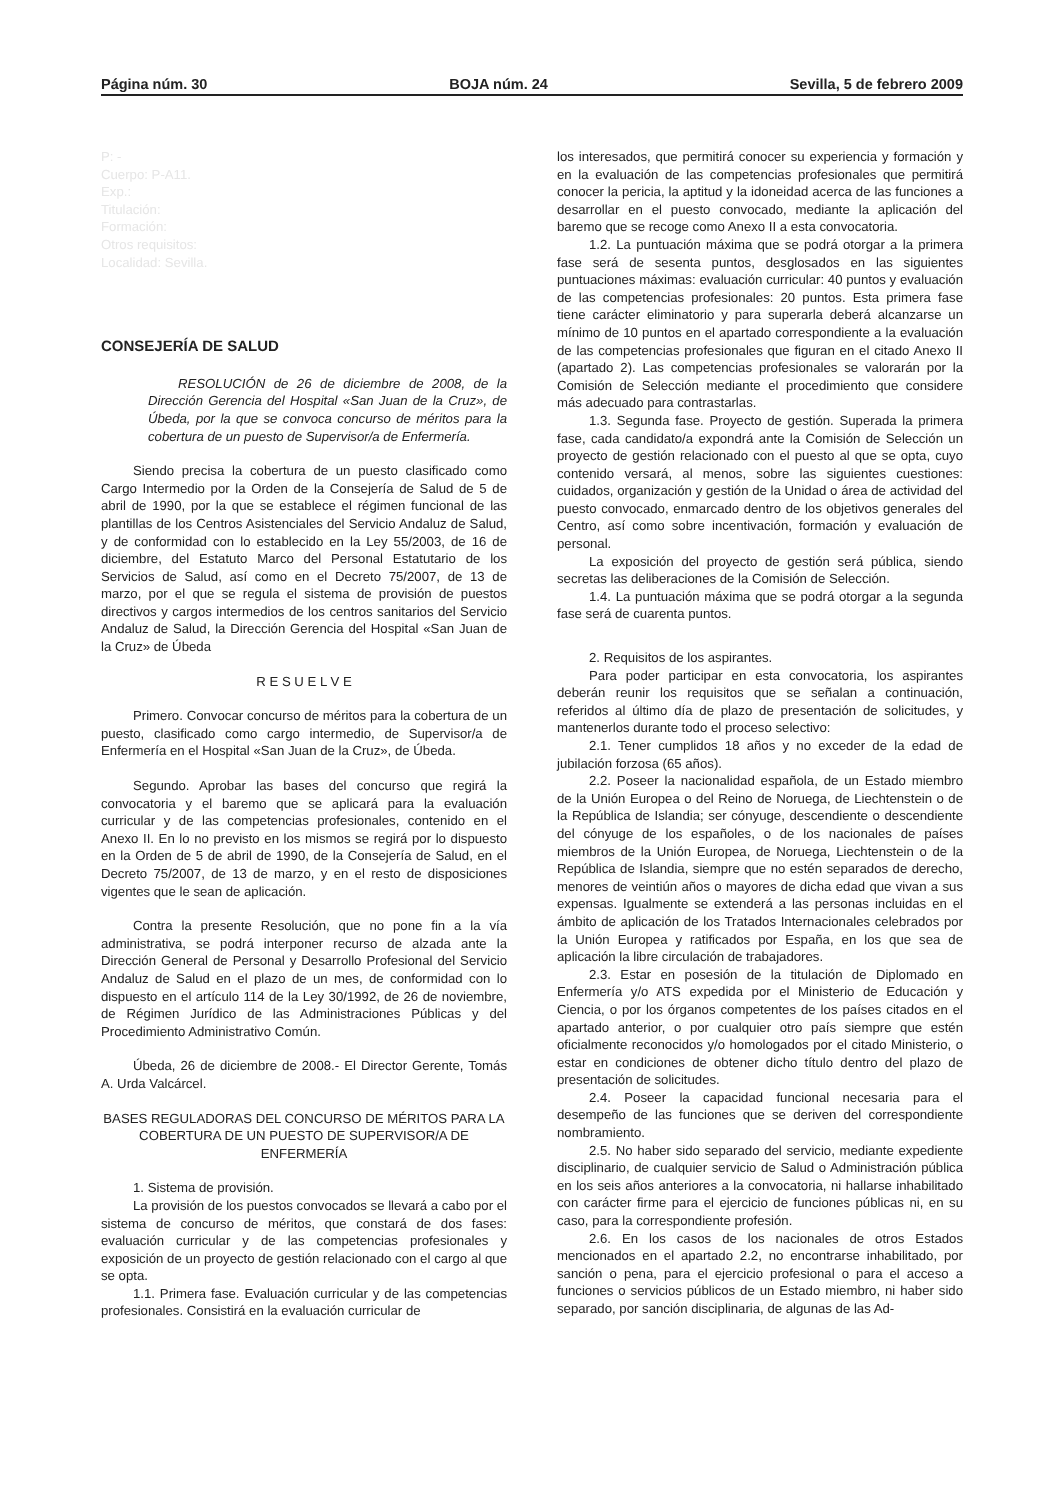Página núm. 30 BOJA núm. 24 Sevilla, 5 de febrero 2009
P: -
Cuerpo: P-A11.
Exp.:
Titulación:
Formación:
Otros requisitos:
Localidad: Sevilla.
CONSEJERÍA DE SALUD
RESOLUCIÓN de 26 de diciembre de 2008, de la Dirección Gerencia del Hospital «San Juan de la Cruz», de Úbeda, por la que se convoca concurso de méritos para la cobertura de un puesto de Supervisor/a de Enfermería.
Siendo precisa la cobertura de un puesto clasificado como Cargo Intermedio por la Orden de la Consejería de Salud de 5 de abril de 1990, por la que se establece el régimen funcional de las plantillas de los Centros Asistenciales del Servicio Andaluz de Salud, y de conformidad con lo establecido en la Ley 55/2003, de 16 de diciembre, del Estatuto Marco del Personal Estatutario de los Servicios de Salud, así como en el Decreto 75/2007, de 13 de marzo, por el que se regula el sistema de provisión de puestos directivos y cargos intermedios de los centros sanitarios del Servicio Andaluz de Salud, la Dirección Gerencia del Hospital «San Juan de la Cruz» de Úbeda
R E S U E L V E
Primero. Convocar concurso de méritos para la cobertura de un puesto, clasificado como cargo intermedio, de Supervisor/a de Enfermería en el Hospital «San Juan de la Cruz», de Úbeda.
Segundo. Aprobar las bases del concurso que regirá la convocatoria y el baremo que se aplicará para la evaluación curricular y de las competencias profesionales, contenido en el Anexo II. En lo no previsto en los mismos se regirá por lo dispuesto en la Orden de 5 de abril de 1990, de la Consejería de Salud, en el Decreto 75/2007, de 13 de marzo, y en el resto de disposiciones vigentes que le sean de aplicación.
Contra la presente Resolución, que no pone fin a la vía administrativa, se podrá interponer recurso de alzada ante la Dirección General de Personal y Desarrollo Profesional del Servicio Andaluz de Salud en el plazo de un mes, de conformidad con lo dispuesto en el artículo 114 de la Ley 30/1992, de 26 de noviembre, de Régimen Jurídico de las Administraciones Públicas y del Procedimiento Administrativo Común.
Úbeda, 26 de diciembre de 2008.- El Director Gerente, Tomás A. Urda Valcárcel.
BASES REGULADORAS DEL CONCURSO DE MÉRITOS PARA LA COBERTURA DE UN PUESTO DE SUPERVISOR/A DE ENFERMERÍA
1. Sistema de provisión.
La provisión de los puestos convocados se llevará a cabo por el sistema de concurso de méritos, que constará de dos fases: evaluación curricular y de las competencias profesionales y exposición de un proyecto de gestión relacionado con el cargo al que se opta.
1.1. Primera fase. Evaluación curricular y de las competencias profesionales. Consistirá en la evaluación curricular de
los interesados, que permitirá conocer su experiencia y formación y en la evaluación de las competencias profesionales que permitirá conocer la pericia, la aptitud y la idoneidad acerca de las funciones a desarrollar en el puesto convocado, mediante la aplicación del baremo que se recoge como Anexo II a esta convocatoria.
1.2. La puntuación máxima que se podrá otorgar a la primera fase será de sesenta puntos, desglosados en las siguientes puntuaciones máximas: evaluación curricular: 40 puntos y evaluación de las competencias profesionales: 20 puntos. Esta primera fase tiene carácter eliminatorio y para superarla deberá alcanzarse un mínimo de 10 puntos en el apartado correspondiente a la evaluación de las competencias profesionales que figuran en el citado Anexo II (apartado 2). Las competencias profesionales se valorarán por la Comisión de Selección mediante el procedimiento que considere más adecuado para contrastarlas.
1.3. Segunda fase. Proyecto de gestión. Superada la primera fase, cada candidato/a expondrá ante la Comisión de Selección un proyecto de gestión relacionado con el puesto al que se opta, cuyo contenido versará, al menos, sobre las siguientes cuestiones: cuidados, organización y gestión de la Unidad o área de actividad del puesto convocado, enmarcado dentro de los objetivos generales del Centro, así como sobre incentivación, formación y evaluación de personal.
La exposición del proyecto de gestión será pública, siendo secretas las deliberaciones de la Comisión de Selección.
1.4. La puntuación máxima que se podrá otorgar a la segunda fase será de cuarenta puntos.
2. Requisitos de los aspirantes.
Para poder participar en esta convocatoria, los aspirantes deberán reunir los requisitos que se señalan a continuación, referidos al último día de plazo de presentación de solicitudes, y mantenerlos durante todo el proceso selectivo:
2.1. Tener cumplidos 18 años y no exceder de la edad de jubilación forzosa (65 años).
2.2. Poseer la nacionalidad española, de un Estado miembro de la Unión Europea o del Reino de Noruega, de Liechtenstein o de la República de Islandia; ser cónyuge, descendiente o descendiente del cónyuge de los españoles, o de los nacionales de países miembros de la Unión Europea, de Noruega, Liechtenstein o de la República de Islandia, siempre que no estén separados de derecho, menores de veintiún años o mayores de dicha edad que vivan a sus expensas. Igualmente se extenderá a las personas incluidas en el ámbito de aplicación de los Tratados Internacionales celebrados por la Unión Europea y ratificados por España, en los que sea de aplicación la libre circulación de trabajadores.
2.3. Estar en posesión de la titulación de Diplomado en Enfermería y/o ATS expedida por el Ministerio de Educación y Ciencia, o por los órganos competentes de los países citados en el apartado anterior, o por cualquier otro país siempre que estén oficialmente reconocidos y/o homologados por el citado Ministerio, o estar en condiciones de obtener dicho título dentro del plazo de presentación de solicitudes.
2.4. Poseer la capacidad funcional necesaria para el desempeño de las funciones que se deriven del correspondiente nombramiento.
2.5. No haber sido separado del servicio, mediante expediente disciplinario, de cualquier servicio de Salud o Administración pública en los seis años anteriores a la convocatoria, ni hallarse inhabilitado con carácter firme para el ejercicio de funciones públicas ni, en su caso, para la correspondiente profesión.
2.6. En los casos de los nacionales de otros Estados mencionados en el apartado 2.2, no encontrarse inhabilitado, por sanción o pena, para el ejercicio profesional o para el acceso a funciones o servicios públicos de un Estado miembro, ni haber sido separado, por sanción disciplinaria, de algunas de las Ad-